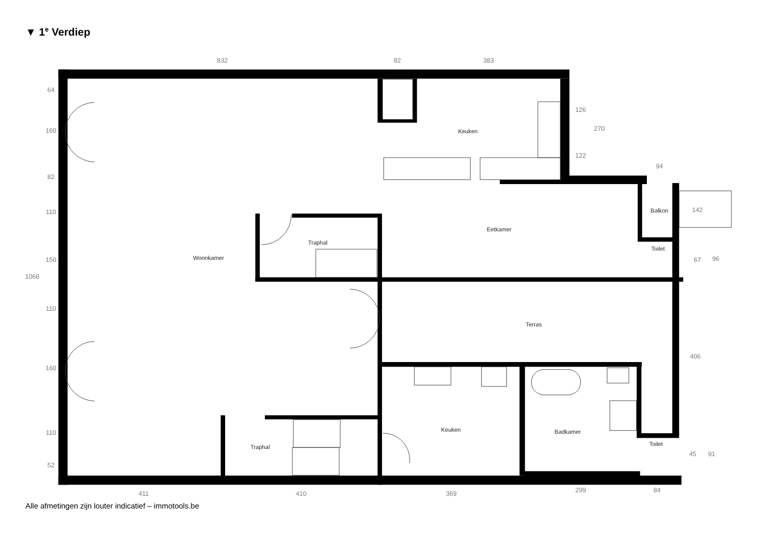▼ 1<sup>e</sup> Verdiep
Keuken
Eetkamer
Balkon
Toilet
Traphal
Woonkamer
Terras
Keuken
Badkamer
Toilet
Traphal
832
82
383
94
411
410
369
299
84
1068
64
160
82
110
150
110
160
110
52
126
122
270
142
67
96
406
45
91
Alle afmetingen zijn louter indicatief – immotools.be